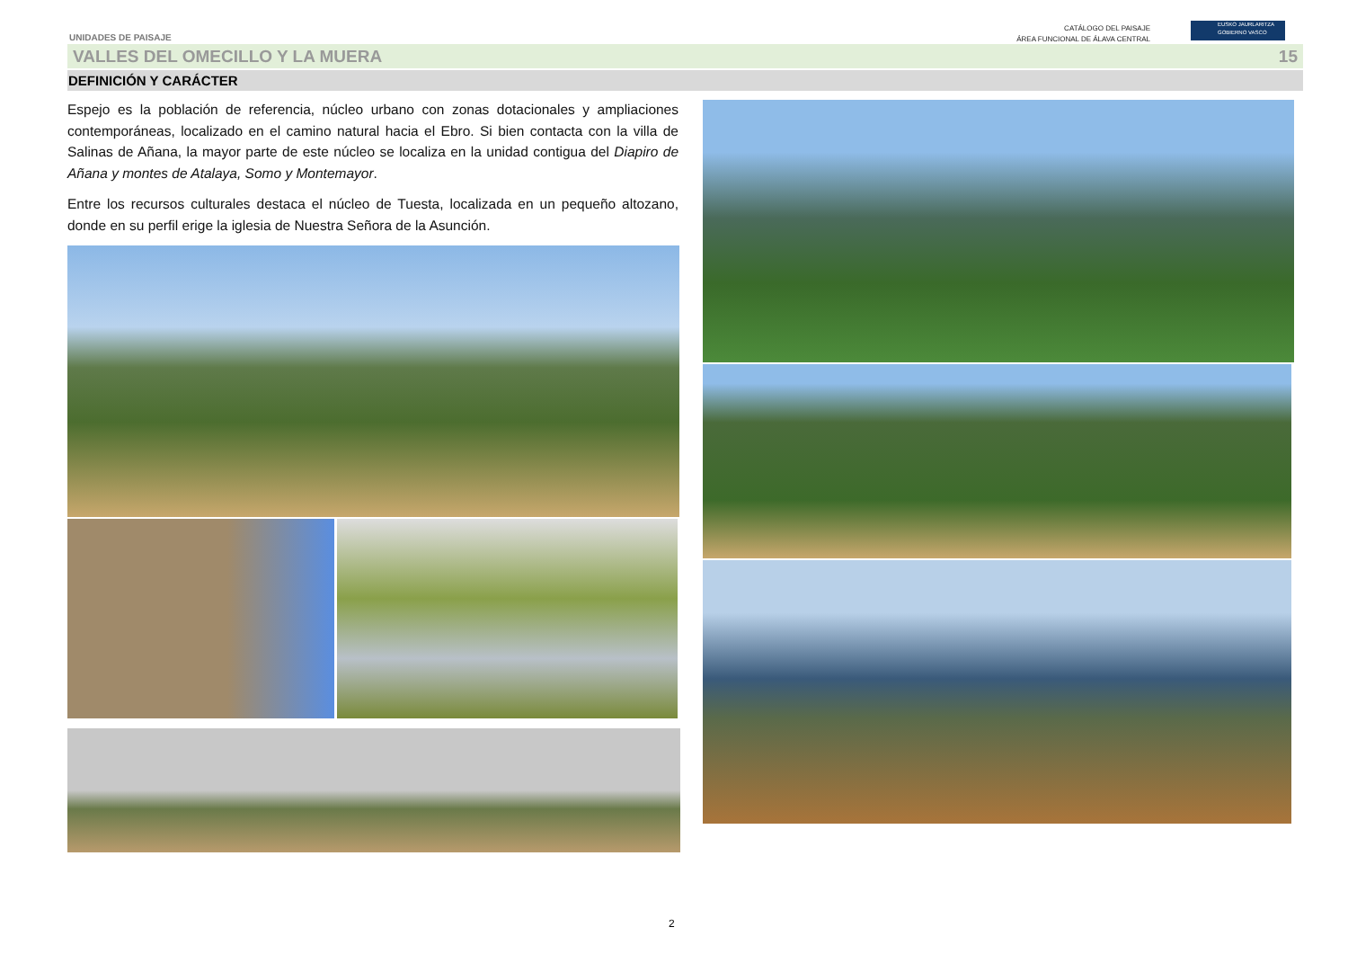UNIDADES DE PAISAJE
CATÁLOGO DEL PAISAJE
ÁREA FUNCIONAL DE ÁLAVA CENTRAL
EUSKO JAURLARITZA
GOBIERNO VASCO
VALLES DEL OMECILLO Y LA MUERA 15
DEFINICIÓN Y CARÁCTER
Espejo es la población de referencia, núcleo urbano con zonas dotacionales y ampliaciones contemporáneas, localizado en el camino natural hacia el Ebro. Si bien contacta con la villa de Salinas de Añana, la mayor parte de este núcleo se localiza en la unidad contigua del Diapiro de Añana y montes de Atalaya, Somo y Montemayor.
Entre los recursos culturales destaca el núcleo de Tuesta, localizada en un pequeño altozano, donde en su perfil erige la iglesia de Nuestra Señora de la Asunción.
2